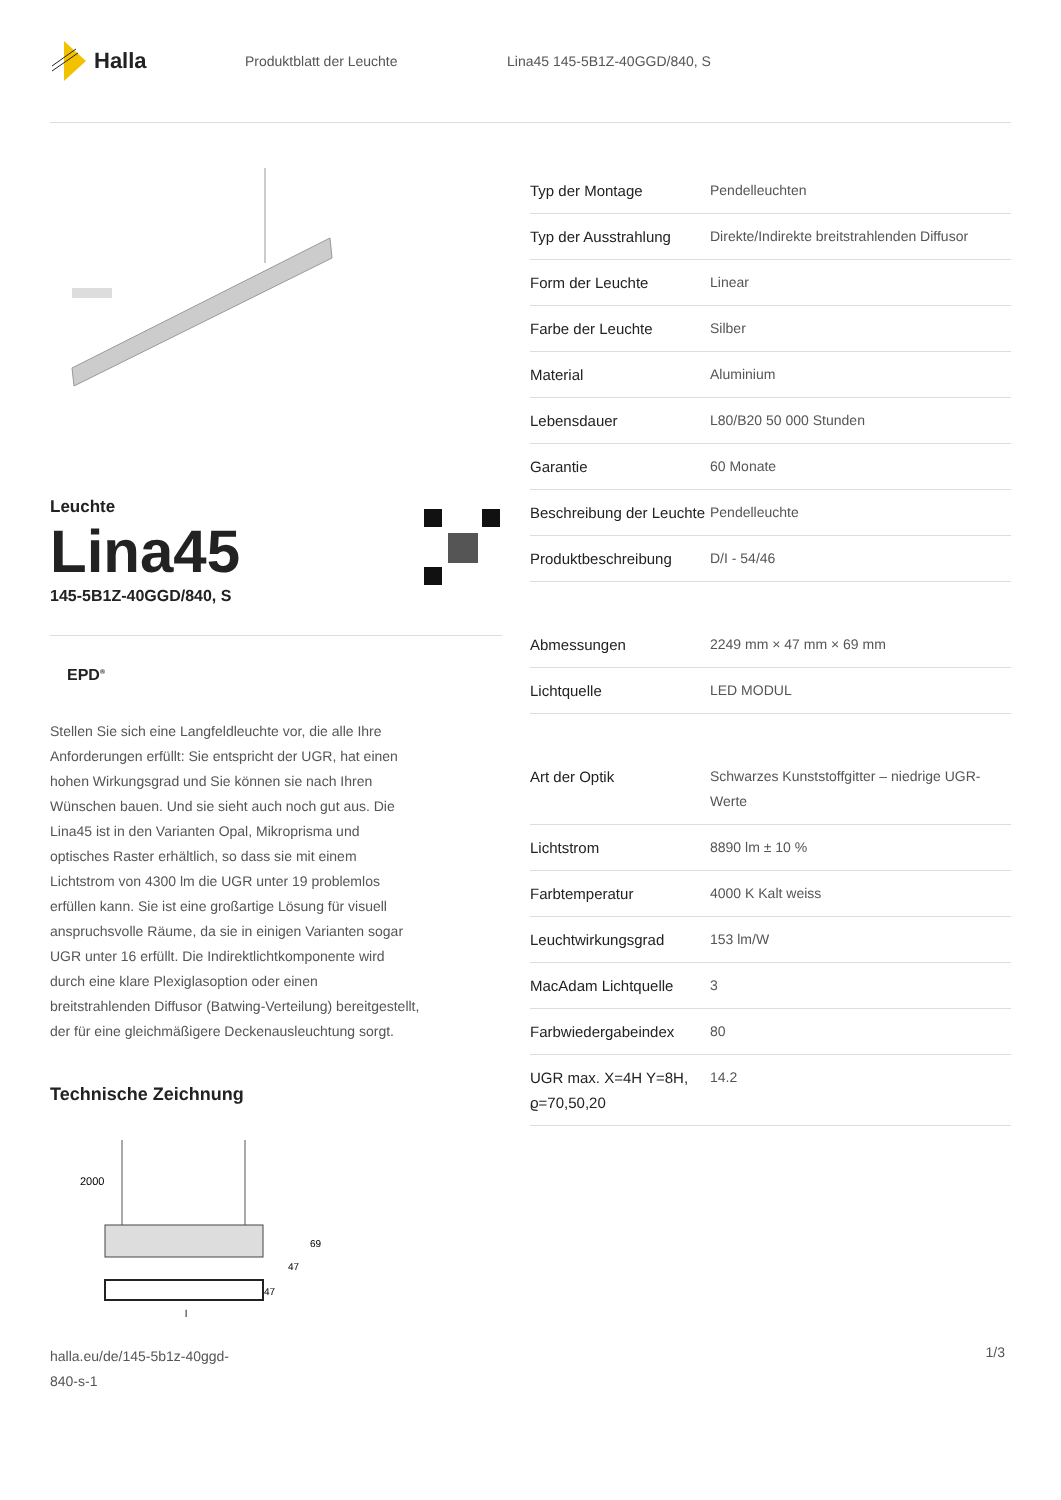Halla
Produktblatt der Leuchte Lina45 145-5B1Z-40GGD/840, S
Leuchte
Lina45
145-5B1Z-40GGD/840, S
EPD<sup>®</sup>
Stellen Sie sich eine Langfeldleuchte vor, die alle Ihre Anforderungen erfüllt: Sie entspricht der UGR, hat einen hohen Wirkungsgrad und Sie können sie nach Ihren Wünschen bauen. Und sie sieht auch noch gut aus. Die Lina45 ist in den Varianten Opal, Mikroprisma und optisches Raster erhältlich, so dass sie mit einem Lichtstrom von 4300 lm die UGR unter 19 problemlos erfüllen kann. Sie ist eine großartige Lösung für visuell anspruchsvolle Räume, da sie in einigen Varianten sogar UGR unter 16 erfüllt. Die Indirektlichtkomponente wird durch eine klare Plexiglasoption oder einen breitstrahlenden Diffusor (Batwing-Verteilung) bereitgestellt, der für eine gleichmäßigere Deckenausleuchtung sorgt.
Technische Zeichnung
2000
69
47
47
l
halla.eu/de/145-5b1z-40ggd-
840-s-1
1/3
| Typ der Montage | Pendelleuchten |
| Typ der Ausstrahlung | Direkte/Indirekte breitstrahlenden Diffusor |
| Form der Leuchte | Linear |
| Farbe der Leuchte | Silber |
| Material | Aluminium |
| Lebensdauer | L80/B20 50 000 Stunden |
| Garantie | 60 Monate |
| Beschreibung der Leuchte | Pendelleuchte |
| Produktbeschreibung | D/I - 54/46 |
| Abmessungen | 2249 mm × 47 mm × 69 mm |
| Lichtquelle | LED MODUL |
| Art der Optik | Schwarzes Kunststoffgitter – niedrige UGR-Werte |
| Lichtstrom | 8890 lm ± 10 % |
| Farbtemperatur | 4000 K Kalt weiss |
| Leuchtwirkungsgrad | 153 lm/W |
| MacAdam Lichtquelle | 3 |
| Farbwiedergabeindex | 80 |
| UGR max. X=4H Y=8H, ϱ=70,50,20 | 14.2 |